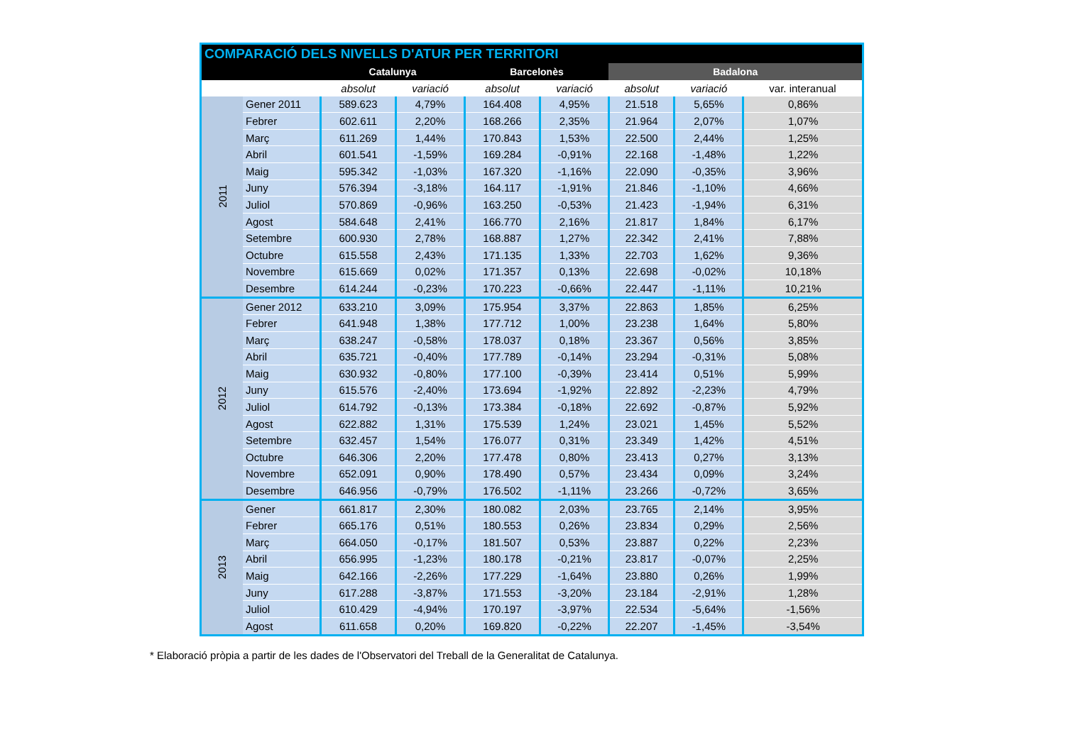| COMPARACIÓ DELS NIVELLS D'ATUR PER TERRITORI | | | | | | | | |
| --- | --- | --- | --- | --- | --- | --- | --- | --- |
| | | Catalunya | | Barcelonès | | Badalona | | |
| | | absolut | variació | absolut | variació | absolut | variació | var. interanual |
| 2011 | Gener 2011 | 589.623 | 4,79% | 164.408 | 4,95% | 21.518 | 5,65% | 0,86% |
| | Febrer | 602.611 | 2,20% | 168.266 | 2,35% | 21.964 | 2,07% | 1,07% |
| | Març | 611.269 | 1,44% | 170.843 | 1,53% | 22.500 | 2,44% | 1,25% |
| | Abril | 601.541 | -1,59% | 169.284 | -0,91% | 22.168 | -1,48% | 1,22% |
| | Maig | 595.342 | -1,03% | 167.320 | -1,16% | 22.090 | -0,35% | 3,96% |
| | Juny | 576.394 | -3,18% | 164.117 | -1,91% | 21.846 | -1,10% | 4,66% |
| | Juliol | 570.869 | -0,96% | 163.250 | -0,53% | 21.423 | -1,94% | 6,31% |
| | Agost | 584.648 | 2,41% | 166.770 | 2,16% | 21.817 | 1,84% | 6,17% |
| | Setembre | 600.930 | 2,78% | 168.887 | 1,27% | 22.342 | 2,41% | 7,88% |
| | Octubre | 615.558 | 2,43% | 171.135 | 1,33% | 22.703 | 1,62% | 9,36% |
| | Novembre | 615.669 | 0,02% | 171.357 | 0,13% | 22.698 | -0,02% | 10,18% |
| | Desembre | 614.244 | -0,23% | 170.223 | -0,66% | 22.447 | -1,11% | 10,21% |
| 2012 | Gener 2012 | 633.210 | 3,09% | 175.954 | 3,37% | 22.863 | 1,85% | 6,25% |
| | Febrer | 641.948 | 1,38% | 177.712 | 1,00% | 23.238 | 1,64% | 5,80% |
| | Març | 638.247 | -0,58% | 178.037 | 0,18% | 23.367 | 0,56% | 3,85% |
| | Abril | 635.721 | -0,40% | 177.789 | -0,14% | 23.294 | -0,31% | 5,08% |
| | Maig | 630.932 | -0,80% | 177.100 | -0,39% | 23.414 | 0,51% | 5,99% |
| | Juny | 615.576 | -2,40% | 173.694 | -1,92% | 22.892 | -2,23% | 4,79% |
| | Juliol | 614.792 | -0,13% | 173.384 | -0,18% | 22.692 | -0,87% | 5,92% |
| | Agost | 622.882 | 1,31% | 175.539 | 1,24% | 23.021 | 1,45% | 5,52% |
| | Setembre | 632.457 | 1,54% | 176.077 | 0,31% | 23.349 | 1,42% | 4,51% |
| | Octubre | 646.306 | 2,20% | 177.478 | 0,80% | 23.413 | 0,27% | 3,13% |
| | Novembre | 652.091 | 0,90% | 178.490 | 0,57% | 23.434 | 0,09% | 3,24% |
| | Desembre | 646.956 | -0,79% | 176.502 | -1,11% | 23.266 | -0,72% | 3,65% |
| 2013 | Gener | 661.817 | 2,30% | 180.082 | 2,03% | 23.765 | 2,14% | 3,95% |
| | Febrer | 665.176 | 0,51% | 180.553 | 0,26% | 23.834 | 0,29% | 2,56% |
| | Març | 664.050 | -0,17% | 181.507 | 0,53% | 23.887 | 0,22% | 2,23% |
| | Abril | 656.995 | -1,23% | 180.178 | -0,21% | 23.817 | -0,07% | 2,25% |
| | Maig | 642.166 | -2,26% | 177.229 | -1,64% | 23.880 | 0,26% | 1,99% |
| | Juny | 617.288 | -3,87% | 171.553 | -3,20% | 23.184 | -2,91% | 1,28% |
| | Juliol | 610.429 | -4,94% | 170.197 | -3,97% | 22.534 | -5,64% | -1,56% |
| | Agost | 611.658 | 0,20% | 169.820 | -0,22% | 22.207 | -1,45% | -3,54% |
* Elaboració pròpia a partir de les dades de l'Observatori del Treball de la Generalitat de Catalunya.